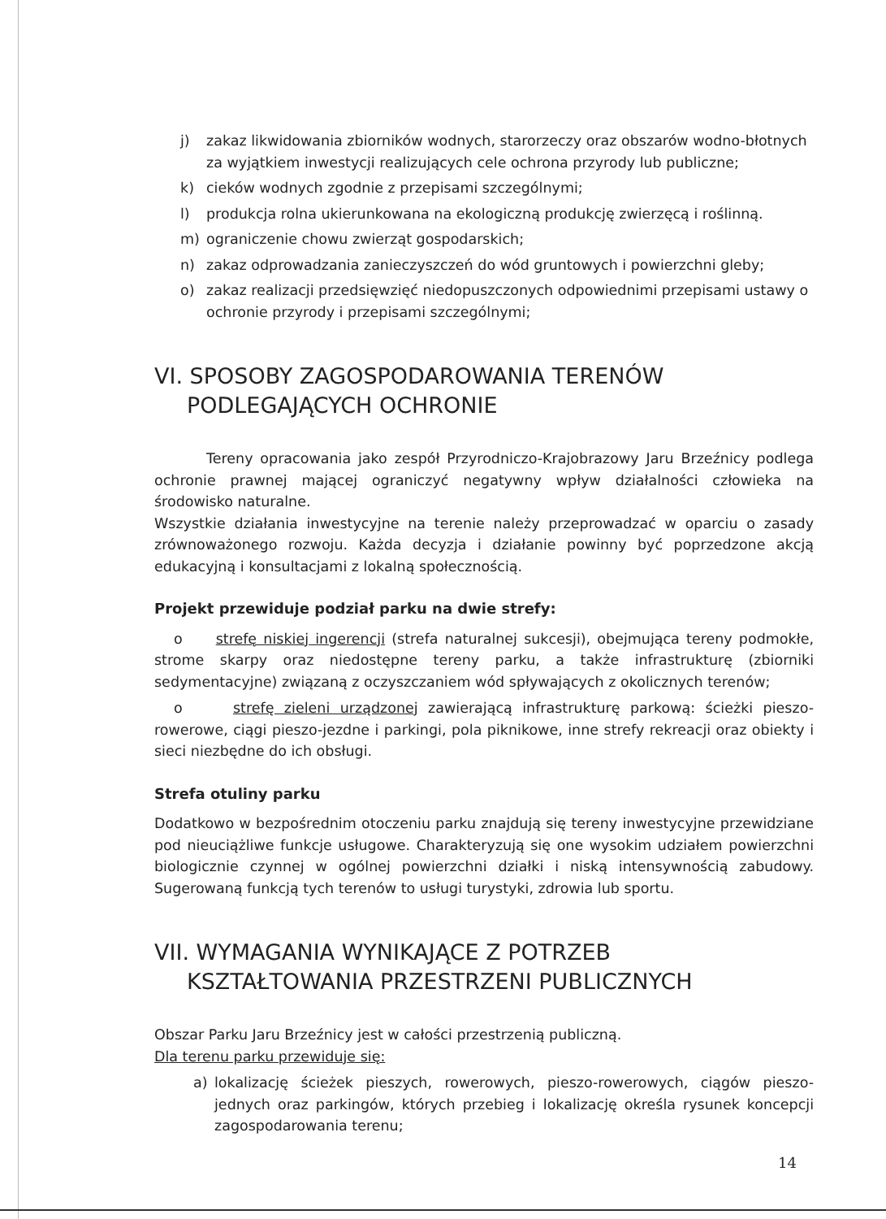j) zakaz likwidowania zbiorników wodnych, starorzeczy oraz obszarów wodno-błotnych za wyjątkiem inwestycji realizujących cele ochrona przyrody lub publiczne;
k) cieków wodnych zgodnie z przepisami szczególnymi;
l) produkcja rolna ukierunkowana na ekologiczną produkcję zwierzęcą i roślinną.
m) ograniczenie chowu zwierząt gospodarskich;
n) zakaz odprowadzania zanieczyszczeń do wód gruntowych i powierzchni gleby;
o) zakaz realizacji przedsięwzięć niedopuszczonych odpowiednimi przepisami ustawy o ochronie przyrody i przepisami szczególnymi;
VI. SPOSOBY ZAGOSPODAROWANIA TERENÓW
PODLEGAJĄCYCH OCHRONIE
Tereny opracowania jako zespół Przyrodniczo-Krajobrazowy Jaru Brzeźnicy podlega ochronie prawnej mającej ograniczyć negatywny wpływ działalności człowieka na środowisko naturalne.
Wszystkie działania inwestycyjne na terenie należy przeprowadzać w oparciu o zasady zrównoważonego rozwoju. Każda decyzja i działanie powinny być poprzedzone akcją edukacyjną i konsultacjami z lokalną społecznością.
Projekt przewiduje podział parku na dwie strefy:
o strefę niskiej ingerencji (strefa naturalnej sukcesji), obejmująca tereny podmokłe, strome skarpy oraz niedostępne tereny parku, a także infrastrukturę (zbiorniki sedymentacyjne) związaną z oczyszczaniem wód spływających z okolicznych terenów;
o strefę zieleni urządzonej zawierającą infrastrukturę parkową: ścieżki pieszo-rowerowe, ciągi pieszo-jezdne i parkingi, pola piknikowe, inne strefy rekreacji oraz obiekty i sieci niezbędne do ich obsługi.
Strefa otuliny parku
Dodatkowo w bezpośrednim otoczeniu parku znajdują się tereny inwestycyjne przewidziane pod nieuciążliwe funkcje usługowe. Charakteryzują się one wysokim udziałem powierzchni biologicznie czynnej w ogólnej powierzchni działki i niską intensywnością zabudowy. Sugerowaną funkcją tych terenów to usługi turystyki, zdrowia lub sportu.
VII. WYMAGANIA WYNIKAJĄCE Z POTRZEB
KSZTAŁTOWANIA PRZESTRZENI PUBLICZNYCH
Obszar Parku Jaru Brzeźnicy jest w całości przestrzenią publiczną.
Dla terenu parku przewiduje się:
a) lokalizację ścieżek pieszych, rowerowych, pieszo-rowerowych, ciągów pieszo-jednych oraz parkingów, których przebieg i lokalizację określa rysunek koncepcji zagospodarowania terenu;
14